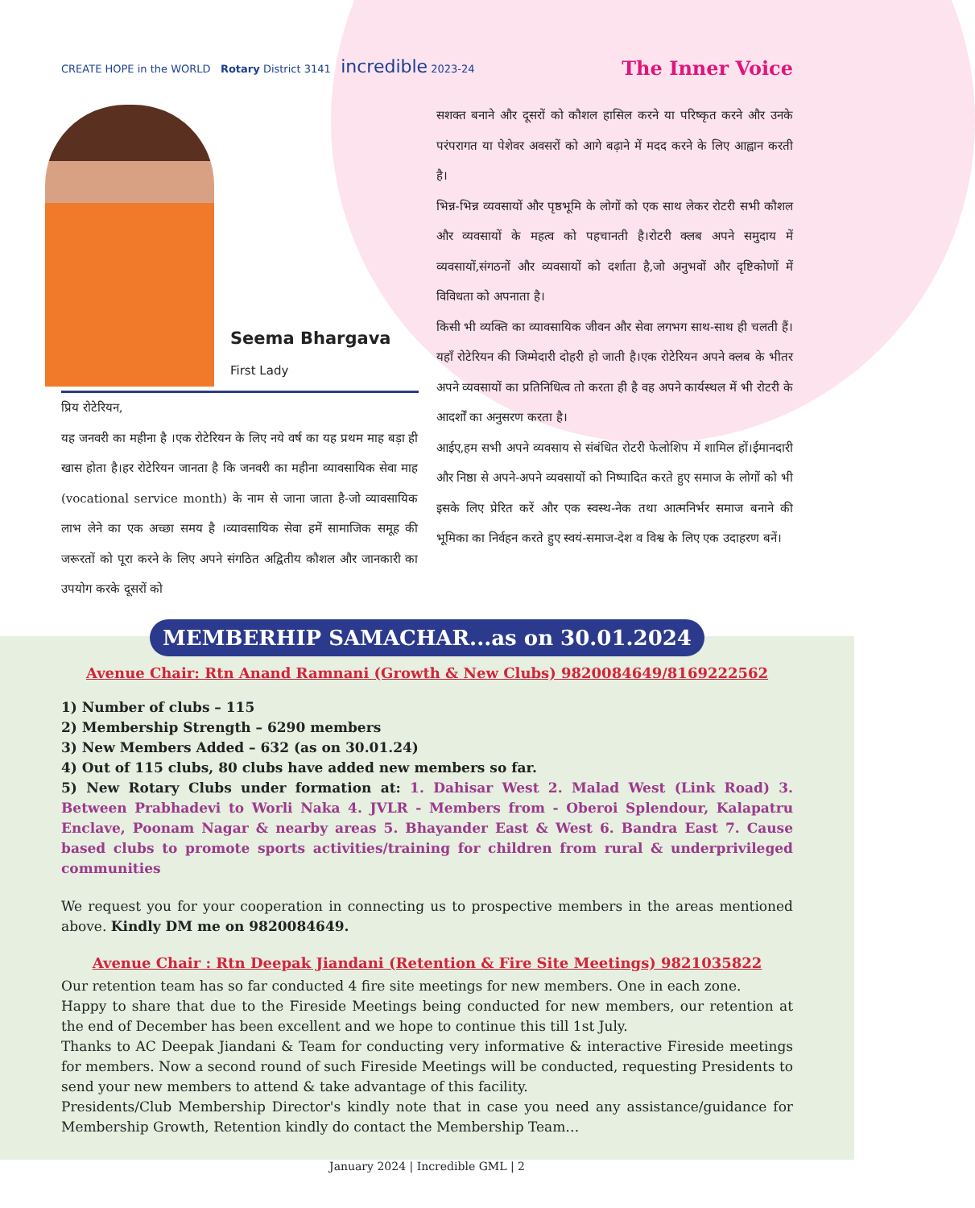CREATE HOPE in the WORLD Rotary District 3141 incredible 2023-24
The Inner Voice
Seema Bhargava
First Lady
प्रिय रोटेरियन,
यह जनवरी का महीना है ।एक रोटेरियन के लिए नये वर्ष का यह प्रथम माह बड़ा ही खास होता है।हर रोटेरियन जानता है कि जनवरी का महीना व्यावसायिक सेवा माह (vocational service month) के नाम से जाना जाता है-जो व्यावसायिक लाभ लेने का एक अच्छा समय है ।व्यावसायिक सेवा हमें सामाजिक समूह की जरूरतों को पूरा करने के लिए अपने संगठित अद्वितीय कौशल और जानकारी का उपयोग करके दूसरों को
सशक्त बनाने और दूसरों को कौशल हासिल करने या परिष्कृत करने और उनके परंपरागत या पेशेवर अवसरों को आगे बढ़ाने में मदद करने के लिए आह्वान करती है।
भिन्न-भिन्न व्यवसायों और पृष्ठभूमि के लोगों को एक साथ लेकर रोटरी सभी कौशल और व्यवसायों के महत्व को पहचानती है।रोटरी क्लब अपने समुदाय में व्यवसायों,संगठनों और व्यवसायों को दर्शाता है,जो अनुभवों और दृष्टिकोणों में विविधता को अपनाता है।
किसी भी व्यक्ति का व्यावसायिक जीवन और सेवा लगभग साथ-साथ ही चलती हैं।यहाँ रोटेरियन की जिम्मेदारी दोहरी हो जाती है।एक रोटेरियन अपने क्लब के भीतर अपने व्यवसायों का प्रतिनिधित्व तो करता ही है वह अपने कार्यस्थल में भी रोटरी के आदर्शों का अनुसरण करता है।
आईए,हम सभी अपने व्यवसाय से संबंधित रोटरी फेलोशिप में शामिल हों।ईमानदारी और निष्ठा से अपने-अपने व्यवसायों को निष्पादित करते हुए समाज के लोगों को भी इसके लिए प्रेरित करें और एक स्वस्थ-नेक तथा आत्मनिर्भर समाज बनाने की भूमिका का निर्वहन करते हुए स्वयं-समाज-देश व विश्व के लिए एक उदाहरण बनें।
MEMBERHIP SAMACHAR...as on 30.01.2024
Avenue Chair: Rtn Anand Ramnani (Growth & New Clubs) 9820084649/8169222562
1) Number of clubs – 115
2) Membership Strength – 6290 members
3) New Members Added – 632 (as on 30.01.24)
4) Out of 115 clubs, 80 clubs have added new members so far.
5) New Rotary Clubs under formation at: 1. Dahisar West 2. Malad West (Link Road) 3. Between Prabhadevi to Worli Naka 4. JVLR - Members from - Oberoi Splendour, Kalapatru Enclave, Poonam Nagar & nearby areas 5. Bhayander East & West 6. Bandra East 7. Cause based clubs to promote sports activities/training for children from rural & underprivileged communities
We request you for your cooperation in connecting us to prospective members in the areas mentioned above. Kindly DM me on 9820084649.
Avenue Chair : Rtn Deepak Jiandani (Retention & Fire Site Meetings) 9821035822
Our retention team has so far conducted 4 fire site meetings for new members. One in each zone.
Happy to share that due to the Fireside Meetings being conducted for new members, our retention at the end of December has been excellent and we hope to continue this till 1st July.
Thanks to AC Deepak Jiandani & Team for conducting very informative & interactive Fireside meetings for members. Now a second round of such Fireside Meetings will be conducted, requesting Presidents to send your new members to attend & take advantage of this facility.
Presidents/Club Membership Director's kindly note that in case you need any assistance/guidance for Membership Growth, Retention kindly do contact the Membership Team…
January 2024 | Incredible GML | 2